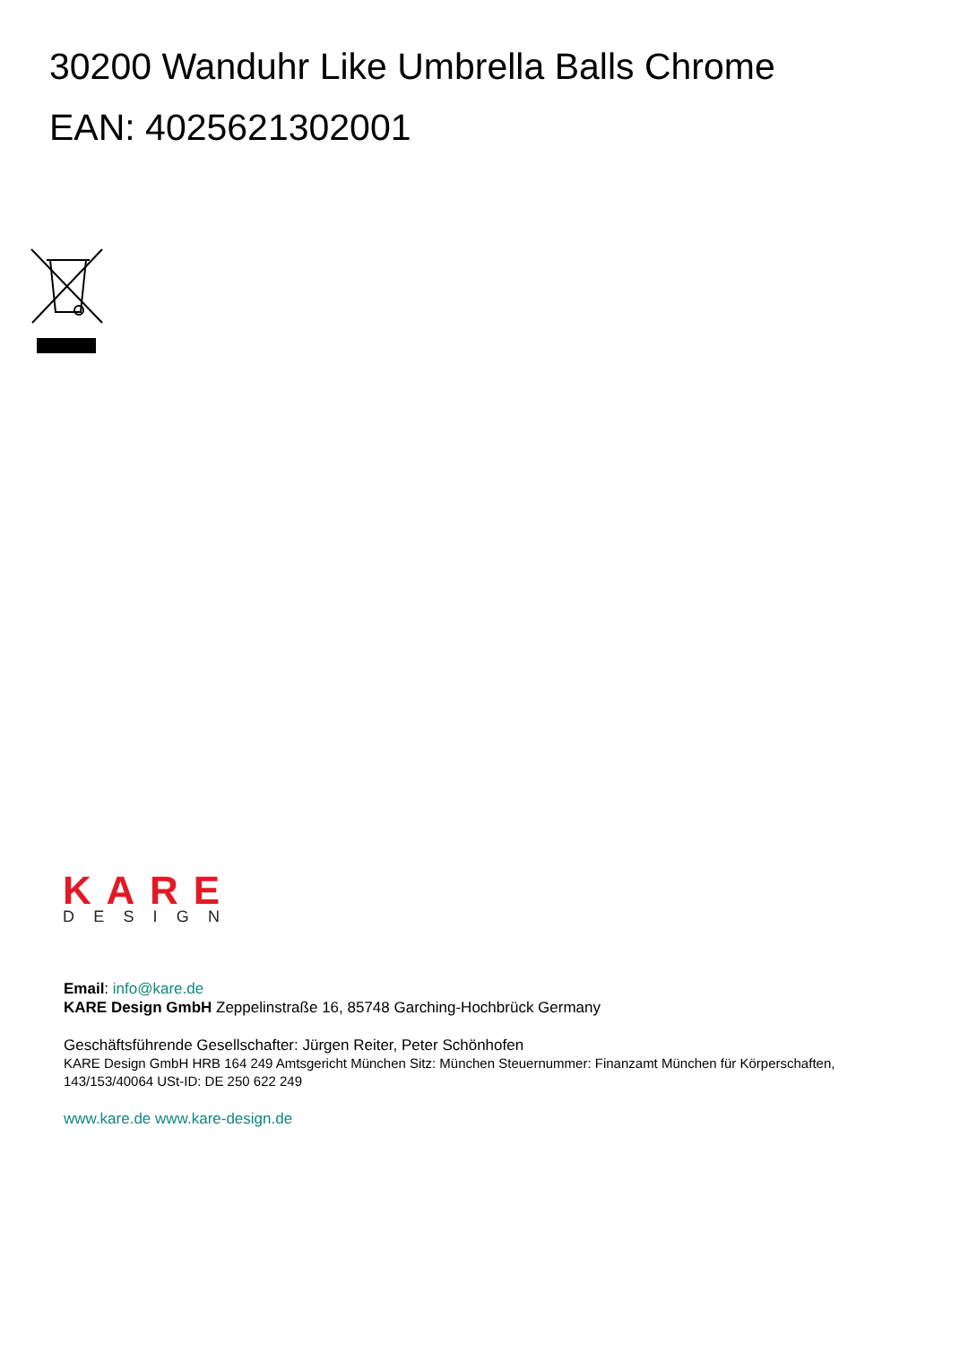30200 Wanduhr Like Umbrella Balls Chrome
EAN: 4025621302001
KARE
DESIGN
Email: info@kare.de
KARE Design GmbH Zeppelinstraße 16, 85748 Garching-Hochbrück Germany
Geschäftsführende Gesellschafter: Jürgen Reiter, Peter Schönhofen
KARE Design GmbH HRB 164 249 Amtsgericht München Sitz: München Steuernummer: Finanzamt München für Körperschaften, 143/153/40064 USt-ID: DE 250 622 249
www.kare.de www.kare-design.de